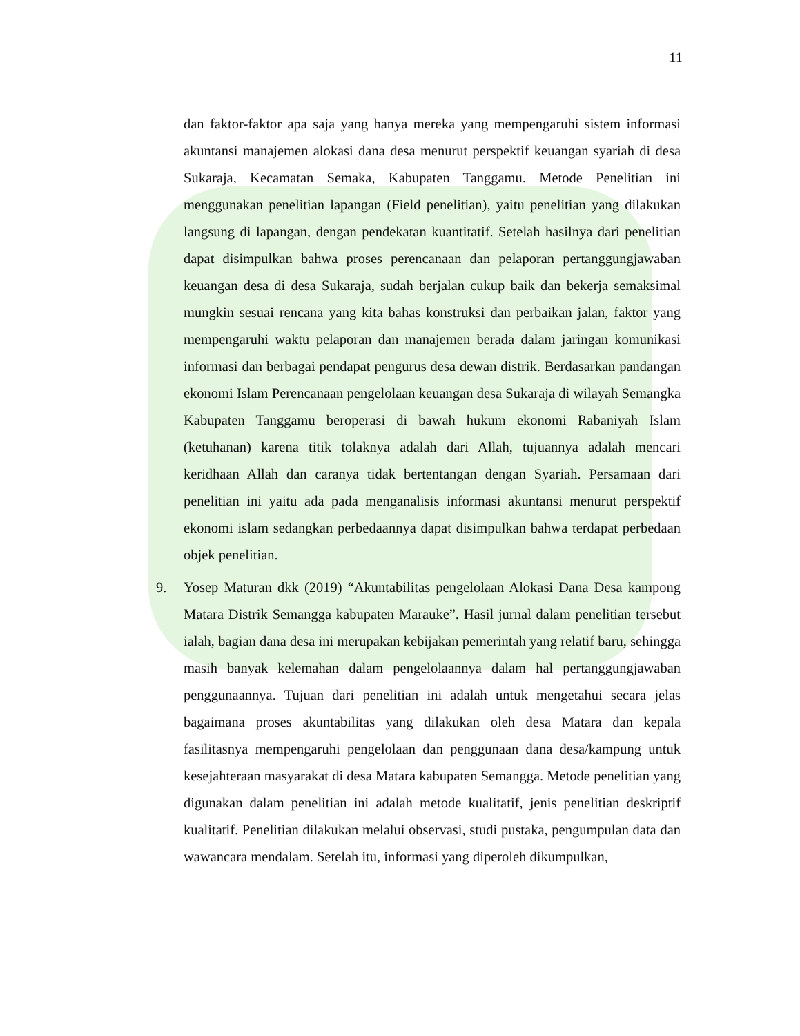11
dan faktor-faktor apa saja yang hanya mereka yang mempengaruhi sistem informasi akuntansi manajemen alokasi dana desa menurut perspektif keuangan syariah di desa Sukaraja, Kecamatan Semaka, Kabupaten Tanggamu. Metode Penelitian ini menggunakan penelitian lapangan (Field penelitian), yaitu penelitian yang dilakukan langsung di lapangan, dengan pendekatan kuantitatif. Setelah hasilnya dari penelitian dapat disimpulkan bahwa proses perencanaan dan pelaporan pertanggungjawaban keuangan desa di desa Sukaraja, sudah berjalan cukup baik dan bekerja semaksimal mungkin sesuai rencana yang kita bahas konstruksi dan perbaikan jalan, faktor yang mempengaruhi waktu pelaporan dan manajemen berada dalam jaringan komunikasi informasi dan berbagai pendapat pengurus desa dewan distrik. Berdasarkan pandangan ekonomi Islam Perencanaan pengelolaan keuangan desa Sukaraja di wilayah Semangka Kabupaten Tanggamu beroperasi di bawah hukum ekonomi Rabaniyah Islam (ketuhanan) karena titik tolaknya adalah dari Allah, tujuannya adalah mencari keridhaan Allah dan caranya tidak bertentangan dengan Syariah. Persamaan dari penelitian ini yaitu ada pada menganalisis informasi akuntansi menurut perspektif ekonomi islam sedangkan perbedaannya dapat disimpulkan bahwa terdapat perbedaan objek penelitian.
9. Yosep Maturan dkk (2019) “Akuntabilitas pengelolaan Alokasi Dana Desa kampong Matara Distrik Semangga kabupaten Marauke”. Hasil jurnal dalam penelitian tersebut ialah, bagian dana desa ini merupakan kebijakan pemerintah yang relatif baru, sehingga masih banyak kelemahan dalam pengelolaannya dalam hal pertanggungjawaban penggunaannya. Tujuan dari penelitian ini adalah untuk mengetahui secara jelas bagaimana proses akuntabilitas yang dilakukan oleh desa Matara dan kepala fasilitasnya mempengaruhi pengelolaan dan penggunaan dana desa/kampung untuk kesejahteraan masyarakat di desa Matara kabupaten Semangga. Metode penelitian yang digunakan dalam penelitian ini adalah metode kualitatif, jenis penelitian deskriptif kualitatif. Penelitian dilakukan melalui observasi, studi pustaka, pengumpulan data dan wawancara mendalam. Setelah itu, informasi yang diperoleh dikumpulkan,